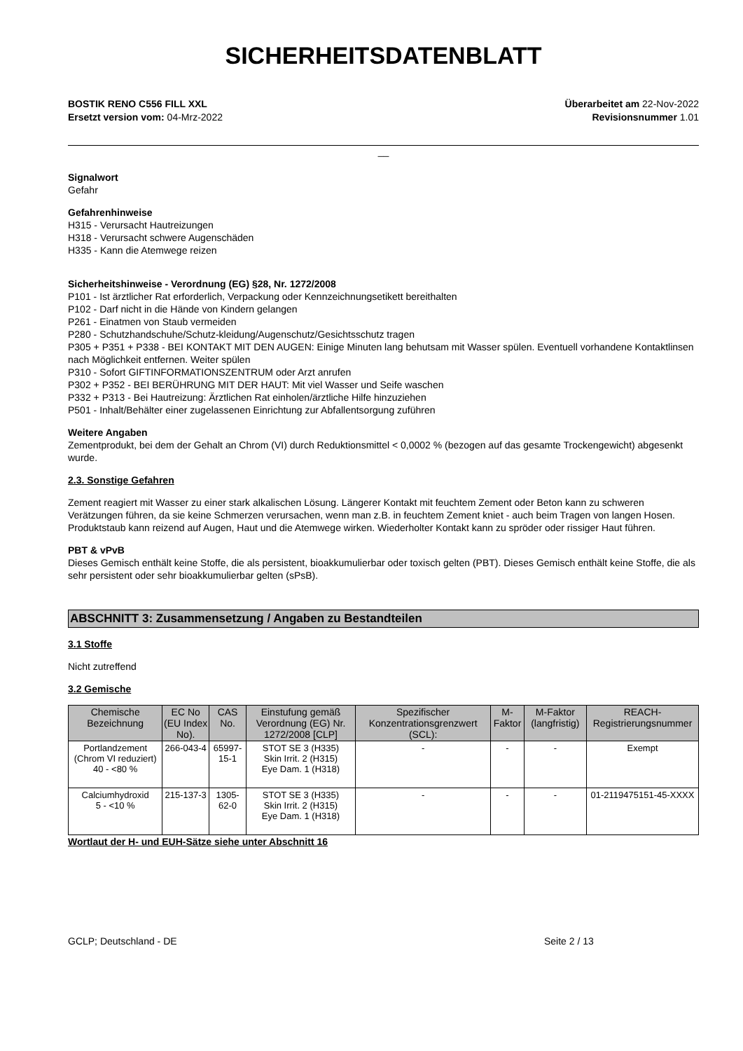SICHERHEITSDATENBLATT
BOSTIK RENO C556 FILL XXL
Ersetzt version vom: 04-Mrz-2022
Überarbeitet am 22-Nov-2022
Revisionsnummer 1.01
__
Signalwort
Gefahr
Gefahrenhinweise
H315 - Verursacht Hautreizungen
H318 - Verursacht schwere Augenschäden
H335 - Kann die Atemwege reizen
Sicherheitshinweise - Verordnung (EG) §28, Nr. 1272/2008
P101 - Ist ärztlicher Rat erforderlich, Verpackung oder Kennzeichnungsetikett bereithalten
P102 - Darf nicht in die Hände von Kindern gelangen
P261 - Einatmen von Staub vermeiden
P280 - Schutzhandschuhe/Schutz-kleidung/Augenschutz/Gesichtsschutz tragen
P305 + P351 + P338 - BEI KONTAKT MIT DEN AUGEN: Einige Minuten lang behutsam mit Wasser spülen. Eventuell vorhandene Kontaktlinsen nach Möglichkeit entfernen. Weiter spülen
P310 - Sofort GIFTINFORMATIONSZENTRUM oder Arzt anrufen
P302 + P352 - BEI BERÜHRUNG MIT DER HAUT: Mit viel Wasser und Seife waschen
P332 + P313 - Bei Hautreizung: Ärztlichen Rat einholen/ärztliche Hilfe hinzuziehen
P501 - Inhalt/Behälter einer zugelassenen Einrichtung zur Abfallentsorgung zuführen
Weitere Angaben
Zementprodukt, bei dem der Gehalt an Chrom (VI) durch Reduktionsmittel < 0,0002 % (bezogen auf das gesamte Trockengewicht) abgesenkt wurde.
2.3. Sonstige Gefahren
Zement reagiert mit Wasser zu einer stark alkalischen Lösung. Längerer Kontakt mit feuchtem Zement oder Beton kann zu schweren Verätzungen führen, da sie keine Schmerzen verursachen, wenn man z.B. in feuchtem Zement kniet - auch beim Tragen von langen Hosen. Produktstaub kann reizend auf Augen, Haut und die Atemwege wirken. Wiederholter Kontakt kann zu spröder oder rissiger Haut führen.
PBT & vPvB
Dieses Gemisch enthält keine Stoffe, die als persistent, bioakkumulierbar oder toxisch gelten (PBT). Dieses Gemisch enthält keine Stoffe, die als sehr persistent oder sehr bioakkumulierbar gelten (sPsB).
ABSCHNITT 3: Zusammensetzung / Angaben zu Bestandteilen
3.1 Stoffe
Nicht zutreffend
3.2 Gemische
| Chemische Bezeichnung | EC No (EU Index No). | CAS No. | Einstufung gemäß Verordnung (EG) Nr. 1272/2008 [CLP] | Spezifischer Konzentrationsgrenzwert (SCL): | M-Faktor | M-Faktor (langfristig) | REACH-Registrierungsnummer |
| --- | --- | --- | --- | --- | --- | --- | --- |
| Portlandzement (Chrom VI reduziert) 40 - <80 % | 266-043-4 | 65997-15-1 | STOT SE 3 (H335) Skin Irrit. 2 (H315) Eye Dam. 1 (H318) | - | - | - | Exempt |
| Calciumhydroxid 5 - <10 % | 215-137-3 | 1305-62-0 | STOT SE 3 (H335) Skin Irrit. 2 (H315) Eye Dam. 1 (H318) | - | - | - | 01-2119475151-45-XXXX |
Wortlaut der H- und EUH-Sätze siehe unter Abschnitt 16
GCLP; Deutschland - DE Seite 2 / 13